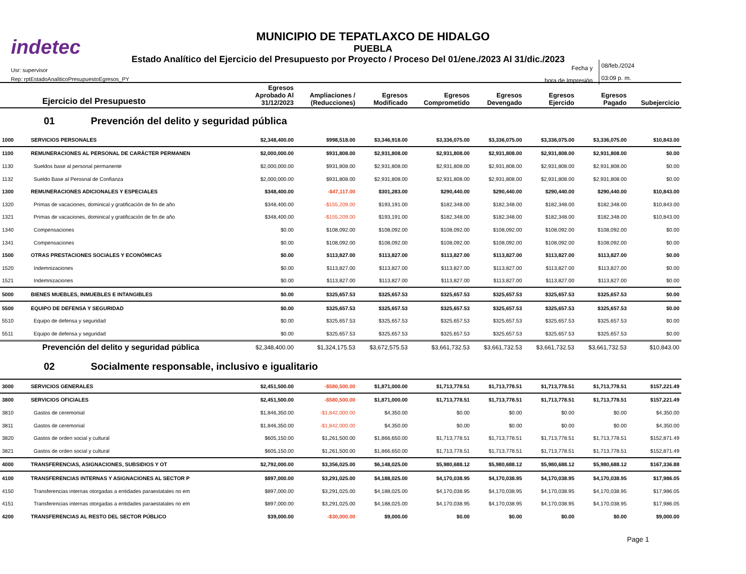indetec
MUNICIPIO DE TEPATLAXCO DE HIDALGO
PUEBLA
Estado Analítico del Ejercicio del Presupuesto por Proyecto / Proceso Del 01/ene./2023 Al 31/dic./2023
Usr: supervisor
Rep: rptEstadoAnaliticoPresupuestoEgresos_PY
Fecha y
hora de Impresión
08/feb./2024
03:09 p. m.
| Ejercicio del Presupuesto | | Egresos Aprobado Al 31/12/2023 | Ampliaciones / (Reducciones) | Egresos Modificado | Egresos Comprometido | Egresos Devengado | Egresos Ejercido | Egresos Pagado | Subejercicio |
| --- | --- | --- | --- | --- | --- | --- | --- | --- | --- |
| 01 Prevención del delito y seguridad pública | | | | | | | | | |
| 1000 | SERVICIOS PERSONALES | $2,348,400.00 | $998,518.00 | $3,346,918.00 | $3,336,075.00 | $3,336,075.00 | $3,336,075.00 | $3,336,075.00 | $10,843.00 |
| 1100 | REMUNERACIONES AL PERSONAL DE CARÁCTER PERMANEN | $2,000,000.00 | $931,808.00 | $2,931,808.00 | $2,931,808.00 | $2,931,808.00 | $2,931,808.00 | $2,931,808.00 | $0.00 |
| 1130 | Sueldos base al personal permanente | $2,000,000.00 | $931,808.00 | $2,931,808.00 | $2,931,808.00 | $2,931,808.00 | $2,931,808.00 | $2,931,808.00 | $0.00 |
| 1132 | Sueldo Base al Perosnal de Confianza | $2,000,000.00 | $931,808.00 | $2,931,808.00 | $2,931,808.00 | $2,931,808.00 | $2,931,808.00 | $2,931,808.00 | $0.00 |
| 1300 | REMUNERACIONES ADICIONALES Y ESPECIALES | $348,400.00 | -$47,117.00 | $301,283.00 | $290,440.00 | $290,440.00 | $290,440.00 | $290,440.00 | $10,843.00 |
| 1320 | Primas de vacaciones, dominical y gratificación de fin de año | $348,400.00 | -$155,209.00 | $193,191.00 | $182,348.00 | $182,348.00 | $182,348.00 | $182,348.00 | $10,843.00 |
| 1321 | Primas de vacaciones, dominical y gratificación de fin de año | $348,400.00 | -$155,209.00 | $193,191.00 | $182,348.00 | $182,348.00 | $182,348.00 | $182,348.00 | $10,843.00 |
| 1340 | Compensaciones | $0.00 | $108,092.00 | $108,092.00 | $108,092.00 | $108,092.00 | $108,092.00 | $108,092.00 | $0.00 |
| 1341 | Compensaciones | $0.00 | $108,092.00 | $108,092.00 | $108,092.00 | $108,092.00 | $108,092.00 | $108,092.00 | $0.00 |
| 1500 | OTRAS PRESTACIONES SOCIALES Y ECONÓMICAS | $0.00 | $113,827.00 | $113,827.00 | $113,827.00 | $113,827.00 | $113,827.00 | $113,827.00 | $0.00 |
| 1520 | Indemnizaciones | $0.00 | $113,827.00 | $113,827.00 | $113,827.00 | $113,827.00 | $113,827.00 | $113,827.00 | $0.00 |
| 1521 | Indemnizaciones | $0.00 | $113,827.00 | $113,827.00 | $113,827.00 | $113,827.00 | $113,827.00 | $113,827.00 | $0.00 |
| 5000 | BIENES MUEBLES, INMUEBLES E INTANGIBLES | $0.00 | $325,657.53 | $325,657.53 | $325,657.53 | $325,657.53 | $325,657.53 | $325,657.53 | $0.00 |
| 5500 | EQUIPO DE DEFENSA Y SEGURIDAD | $0.00 | $325,657.53 | $325,657.53 | $325,657.53 | $325,657.53 | $325,657.53 | $325,657.53 | $0.00 |
| 5510 | Equipo de defensa y seguridad | $0.00 | $325,657.53 | $325,657.53 | $325,657.53 | $325,657.53 | $325,657.53 | $325,657.53 | $0.00 |
| 5511 | Equipo de defensa y seguridad | $0.00 | $325,657.53 | $325,657.53 | $325,657.53 | $325,657.53 | $325,657.53 | $325,657.53 | $0.00 |
| Prevención del delito y seguridad pública | | $2,348,400.00 | $1,324,175.53 | $3,672,575.53 | $3,661,732.53 | $3,661,732.53 | $3,661,732.53 | $3,661,732.53 | $10,843.00 |
| 02 Socialmente responsable, inclusivo e igualitario | | | | | | | | | |
| 3000 | SERVICIOS GENERALES | $2,451,500.00 | -$580,500.00 | $1,871,000.00 | $1,713,778.51 | $1,713,778.51 | $1,713,778.51 | $1,713,778.51 | $157,221.49 |
| 3800 | SERVICIOS OFICIALES | $2,451,500.00 | -$580,500.00 | $1,871,000.00 | $1,713,778.51 | $1,713,778.51 | $1,713,778.51 | $1,713,778.51 | $157,221.49 |
| 3810 | Gastos de ceremonial | $1,846,350.00 | -$1,842,000.00 | $4,350.00 | $0.00 | $0.00 | $0.00 | $0.00 | $4,350.00 |
| 3811 | Gastos de ceremonial | $1,846,350.00 | -$1,842,000.00 | $4,350.00 | $0.00 | $0.00 | $0.00 | $0.00 | $4,350.00 |
| 3820 | Gastos de orden social y cultural | $605,150.00 | $1,261,500.00 | $1,866,650.00 | $1,713,778.51 | $1,713,778.51 | $1,713,778.51 | $1,713,778.51 | $152,871.49 |
| 3821 | Gastos de orden social y cultural | $605,150.00 | $1,261,500.00 | $1,866,650.00 | $1,713,778.51 | $1,713,778.51 | $1,713,778.51 | $1,713,778.51 | $152,871.49 |
| 4000 | TRANSFERENCIAS, ASIGNACIONES, SUBSIDIOS Y OT | $2,792,000.00 | $3,356,025.00 | $6,148,025.00 | $5,980,688.12 | $5,980,688.12 | $5,980,688.12 | $5,980,688.12 | $167,336.88 |
| 4100 | TRANSFERENCIAS INTERNAS Y ASIGNACIONES AL SECTOR P | $897,000.00 | $3,291,025.00 | $4,188,025.00 | $4,170,038.95 | $4,170,038.95 | $4,170,038.95 | $4,170,038.95 | $17,986.05 |
| 4150 | Transferencias internas otorgadas a entidades paraestatales no em | $897,000.00 | $3,291,025.00 | $4,188,025.00 | $4,170,038.95 | $4,170,038.95 | $4,170,038.95 | $4,170,038.95 | $17,986.05 |
| 4151 | Transferencias internas otorgadas a entidades paraestatales no em | $897,000.00 | $3,291,025.00 | $4,188,025.00 | $4,170,038.95 | $4,170,038.95 | $4,170,038.95 | $4,170,038.95 | $17,986.05 |
| 4200 | TRANSFERENCIAS AL RESTO DEL SECTOR PÚBLICO | $39,000.00 | -$30,000.00 | $9,000.00 | $0.00 | $0.00 | $0.00 | $0.00 | $9,000.00 |
Page 1